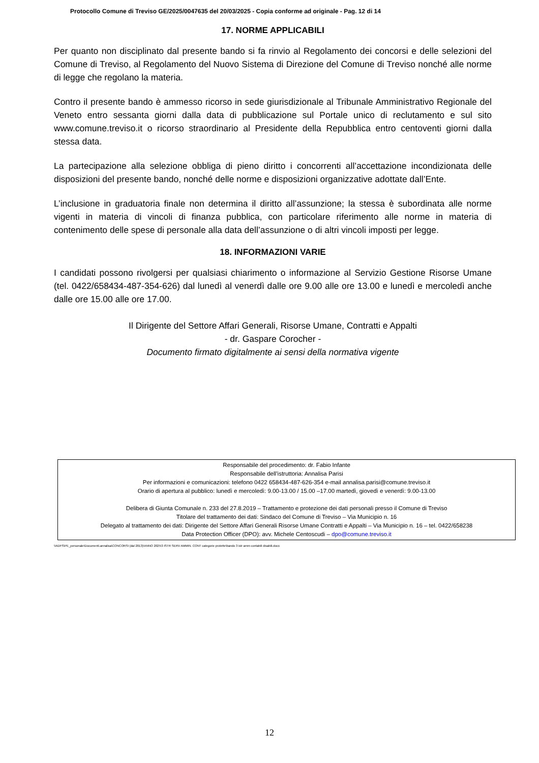Protocollo Comune di Treviso GE/2025/0047635 del 20/03/2025 - Copia conforme ad originale - Pag. 12 di 14
17. NORME APPLICABILI
Per quanto non disciplinato dal presente bando si fa rinvio al Regolamento dei concorsi e delle selezioni del Comune di Treviso, al Regolamento del Nuovo Sistema di Direzione del Comune di Treviso nonché alle norme di legge che regolano la materia.
Contro il presente bando è ammesso ricorso in sede giurisdizionale al Tribunale Amministrativo Regionale del Veneto entro sessanta giorni dalla data di pubblicazione sul Portale unico di reclutamento e sul sito www.comune.treviso.it o ricorso straordinario al Presidente della Repubblica entro centoventi giorni dalla stessa data.
La partecipazione alla selezione obbliga di pieno diritto i concorrenti all’accettazione incondizionata delle disposizioni del presente bando, nonché delle norme e disposizioni organizzative adottate dall’Ente.
L’inclusione in graduatoria finale non determina il diritto all’assunzione; la stessa è subordinata alle norme vigenti in materia di vincoli di finanza pubblica, con particolare riferimento alle norme in materia di contenimento delle spese di personale alla data dell’assunzione o di altri vincoli imposti per legge.
18. INFORMAZIONI VARIE
I candidati possono rivolgersi per qualsiasi chiarimento o informazione al Servizio Gestione Risorse Umane (tel. 0422/658434-487-354-626) dal lunedì al venerdì dalle ore 9.00 alle ore 13.00 e lunedì e mercoledì anche dalle ore 15.00 alle ore 17.00.
Il Dirigente del Settore Affari Generali, Risorse Umane, Contratti e Appalti
- dr. Gaspare Corocher -
Documento firmato digitalmente ai sensi della normativa vigente
Responsabile del procedimento: dr. Fabio Infante
Responsabile dell’istruttoria: Annalisa Parisi
Per informazioni e comunicazioni: telefono 0422 658434-487-626-354 e-mail annalisa.parisi@comune.treviso.it
Orario di apertura al pubblico: lunedì e mercoledì: 9.00-13.00 / 15.00 –17.00 martedì, giovedì e venerdì: 9.00-13.00
Delibera di Giunta Comunale n. 233 del 27.8.2019 – Trattamento e protezione dei dati personali presso il Comune di Treviso
Titolare del trattamento dei dati: Sindaco del Comune di Treviso – Via Municipio n. 16
Delegato al trattamento dei dati: Dirigente del Settore Affari Generali Risorse Umane Contratti e Appalti – Via Municipio n. 16 – tel. 0422/658238
Data Protection Officer (DPO): avv. Michele Centoscudi – dpo@comune.treviso.it
\\ADFS\PE_personale\Documenti.annalisa\CONCORSI (dal 2013)\ANNO 2025\3 ISTR SERV AMMIN. CONT categorie protette\bando 3 istr amm contabili disabili.docx
12